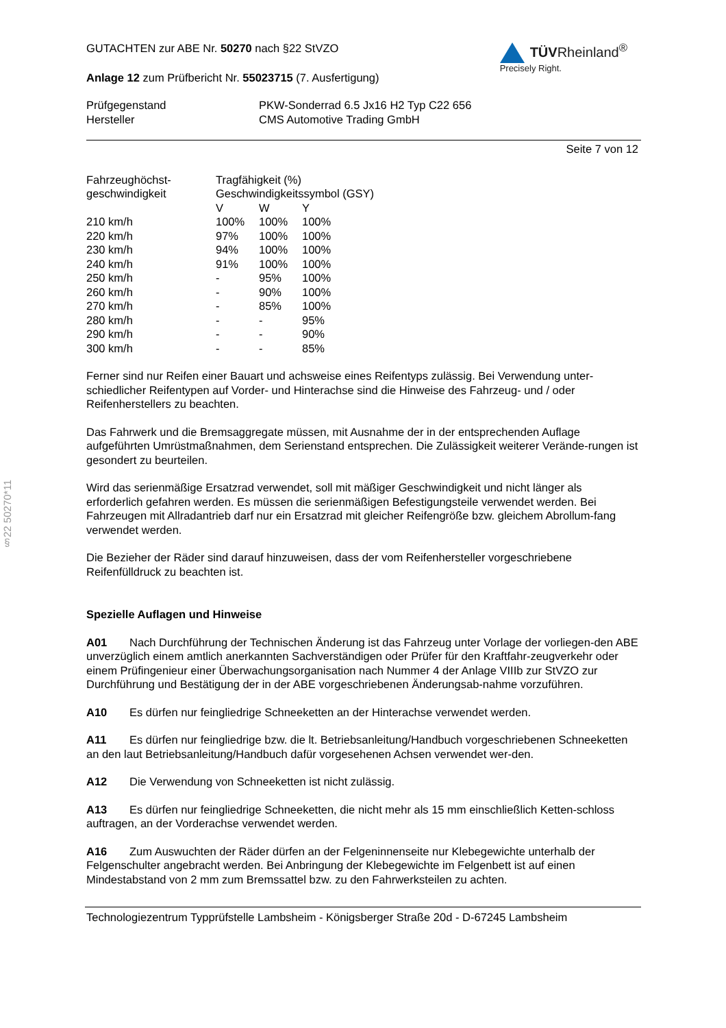§22 50270*11
GUTACHTEN zur ABE Nr. 50270 nach §22 StVZO
Anlage 12 zum Prüfbericht Nr. 55023715 (7. Ausfertigung)
TÜVRheinland<sup>®</sup>
Precisely Right.
| Prüfgegenstand | PKW-Sonderrad 6.5 Jx16 H2 Typ C22 656 |
| Hersteller | CMS Automotive Trading GmbH |
Seite 7 von 12
| Fahrzeughöchst- geschwindigkeit | Tragfähigkeit (%) Geschwindigkeitssymbol (GSY) | | |
| | V | W | Y |
| 210 km/h | 100% | 100% | 100% |
| 220 km/h | 97% | 100% | 100% |
| 230 km/h | 94% | 100% | 100% |
| 240 km/h | 91% | 100% | 100% |
| 250 km/h | - | 95% | 100% |
| 260 km/h | - | 90% | 100% |
| 270 km/h | - | 85% | 100% |
| 280 km/h | - | - | 95% |
| 290 km/h | - | - | 90% |
| 300 km/h | - | - | 85% |
Ferner sind nur Reifen einer Bauart und achsweise eines Reifentyps zulässig. Bei Verwendung unter-schiedlicher Reifentypen auf Vorder- und Hinterachse sind die Hinweise des Fahrzeug- und / oder Reifenherstellers zu beachten.
Das Fahrwerk und die Bremsaggregate müssen, mit Ausnahme der in der entsprechenden Auflage aufgeführten Umrüstmaßnahmen, dem Serienstand entsprechen. Die Zulässigkeit weiterer Verände-rungen ist gesondert zu beurteilen.
Wird das serienmäßige Ersatzrad verwendet, soll mit mäßiger Geschwindigkeit und nicht länger als erforderlich gefahren werden. Es müssen die serienmäßigen Befestigungsteile verwendet werden. Bei Fahrzeugen mit Allradantrieb darf nur ein Ersatzrad mit gleicher Reifengröße bzw. gleichem Abrollum-fang verwendet werden.
Die Bezieher der Räder sind darauf hinzuweisen, dass der vom Reifenhersteller vorgeschriebene Reifenfülldruck zu beachten ist.
Spezielle Auflagen und Hinweise
A01 Nach Durchführung der Technischen Änderung ist das Fahrzeug unter Vorlage der vorliegen-den ABE unverzüglich einem amtlich anerkannten Sachverständigen oder Prüfer für den Kraftfahr-zeugverkehr oder einem Prüfingenieur einer Überwachungsorganisation nach Nummer 4 der Anlage VIIIb zur StVZO zur Durchführung und Bestätigung der in der ABE vorgeschriebenen Änderungsab-nahme vorzuführen.
A10 Es dürfen nur feingliedrige Schneeketten an der Hinterachse verwendet werden.
A11 Es dürfen nur feingliedrige bzw. die lt. Betriebsanleitung/Handbuch vorgeschriebenen Schneeketten an den laut Betriebsanleitung/Handbuch dafür vorgesehenen Achsen verwendet wer-den.
A12 Die Verwendung von Schneeketten ist nicht zulässig.
A13 Es dürfen nur feingliedrige Schneeketten, die nicht mehr als 15 mm einschließlich Ketten-schloss auftragen, an der Vorderachse verwendet werden.
A16 Zum Auswuchten der Räder dürfen an der Felgeninnenseite nur Klebegewichte unterhalb der Felgenschulter angebracht werden. Bei Anbringung der Klebegewichte im Felgenbett ist auf einen Mindestabstand von 2 mm zum Bremssattel bzw. zu den Fahrwerksteilen zu achten.
Technologiezentrum Typprüfstelle Lambsheim - Königsberger Straße 20d - D-67245 Lambsheim